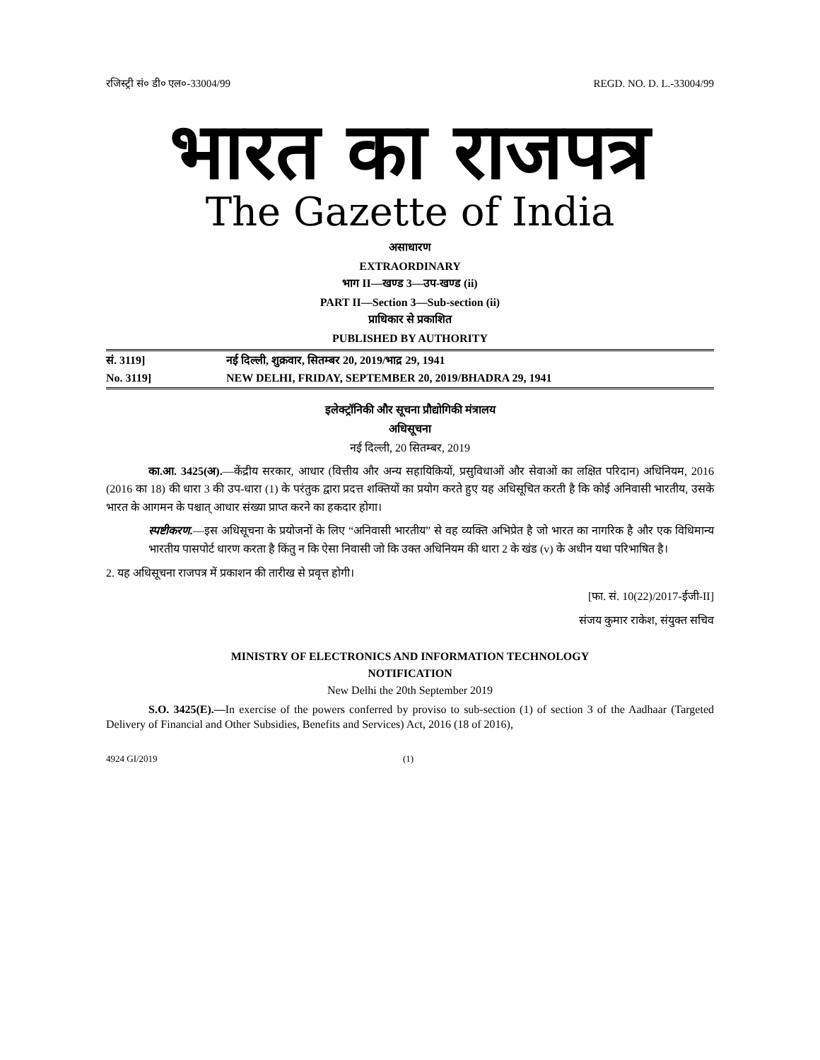रजिस्ट्री सं० डी० एल०-33004/99 REGD. NO. D. L.-33004/99
भारत का राजपत्र
The Gazette of India
असाधारण
EXTRAORDINARY
भाग II—खण्ड 3—उप-खण्ड (ii)
PART II—Section 3—Sub-section (ii)
प्राधिकार से प्रकाशित
PUBLISHED BY AUTHORITY
सं. 3119] नई दिल्ली, शुक्रवार, सितम्बर 20, 2019/भाद्र 29, 1941
No. 3119] NEW DELHI, FRIDAY, SEPTEMBER 20, 2019/BHADRA 29, 1941
इलेक्ट्रॉनिकी और सूचना प्रौद्योगिकी मंत्रालय
अधिसूचना
नई दिल्ली, 20 सितम्बर, 2019
का.आ. 3425(अ).—केंद्रीय सरकार, आधार (वित्तीय और अन्य सहायिकियों, प्रसुविधाओं और सेवाओं का लक्षित परिदान) अधिनियम, 2016 (2016 का 18) की धारा 3 की उप-धारा (1) के परंतुक द्वारा प्रदत्त शक्तियों का प्रयोग करते हुए यह अधिसूचित करती है कि कोई अनिवासी भारतीय, उसके भारत के आगमन के पश्चात् आधार संख्या प्राप्त करने का हकदार होगा।
स्पष्टीकरण.—इस अधिसूचना के प्रयोजनों के लिए “अनिवासी भारतीय” से वह व्यक्ति अभिप्रेत है जो भारत का नागरिक है और एक विधिमान्य भारतीय पासपोर्ट धारण करता है किंतु न कि ऐसा निवासी जो कि उक्त अधिनियम की धारा 2 के खंड (v) के अधीन यथा परिभाषित है।
2. यह अधिसूचना राजपत्र में प्रकाशन की तारीख से प्रवृत्त होगी।
[फा. सं. 10(22)/2017-ईजी-II]
संजय कुमार राकेश, संयुक्त सचिव
MINISTRY OF ELECTRONICS AND INFORMATION TECHNOLOGY
NOTIFICATION
New Delhi the 20th September 2019
S.O. 3425(E).—In exercise of the powers conferred by proviso to sub-section (1) of section 3 of the Aadhaar (Targeted Delivery of Financial and Other Subsidies, Benefits and Services) Act, 2016 (18 of 2016),
4924 GI/2019 (1)